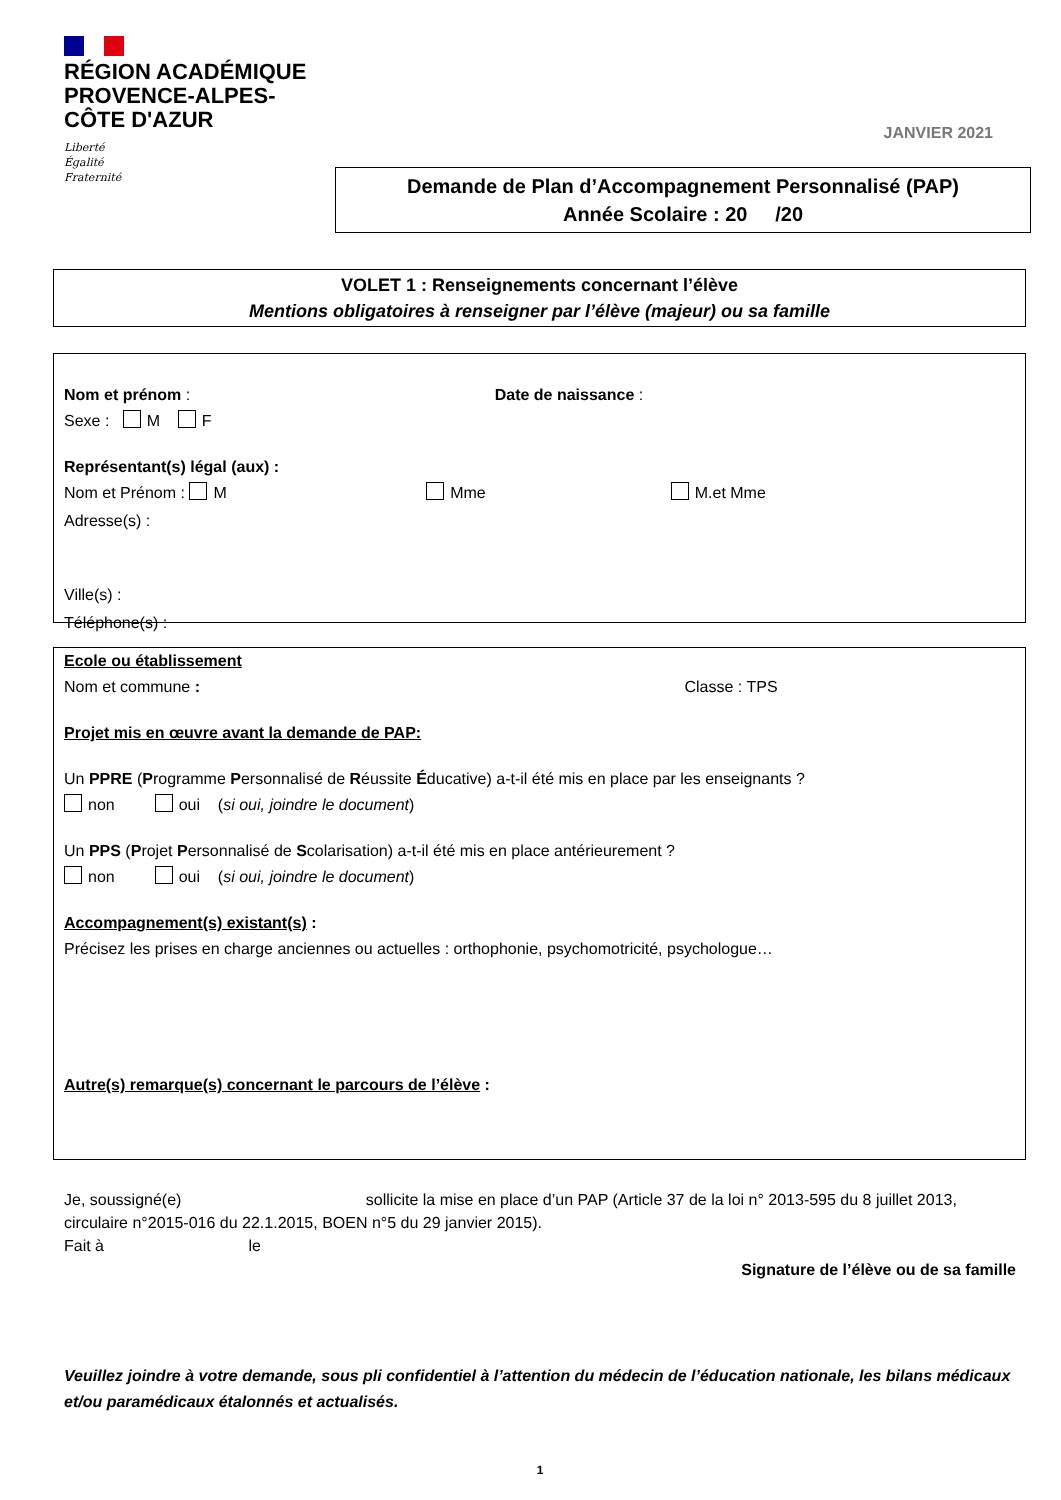RÉGION ACADÉMIQUE
PROVENCE-ALPES-
CÔTE D'AZUR
Liberté
Égalité
Fraternité
JANVIER 2021
Demande de Plan d’Accompagnement Personnalisé (PAP)
Année Scolaire : 20 /20
VOLET 1 : Renseignements concernant l’élève
Mentions obligatoires à renseigner par l’élève (majeur) ou sa famille
Nom et prénom : Date de naissance :
Sexe : M F
Représentant(s) légal (aux) :
Nom et Prénom : M Mme M.et Mme
Adresse(s) :
Ville(s) :
Téléphone(s) :
Ecole ou établissement
Nom et commune : Classe : TPS
Projet mis en œuvre avant la demande de PAP:
Un PPRE (Programme Personnalisé de Réussite Éducative) a-t-il été mis en place par les enseignants ?
non oui (si oui, joindre le document)
Un PPS (Projet Personnalisé de Scolarisation) a-t-il été mis en place antérieurement ?
non oui (si oui, joindre le document)
Accompagnement(s) existant(s) :
Précisez les prises en charge anciennes ou actuelles : orthophonie, psychomotricité, psychologue…
Autre(s) remarque(s) concernant le parcours de l’élève :
Je, soussigné(e) sollicite la mise en place d’un PAP (Article 37 de la loi n° 2013-595 du 8 juillet 2013, circulaire n°2015-016 du 22.1.2015, BOEN n°5 du 29 janvier 2015).
Fait à le
Signature de l’élève ou de sa famille
Veuillez joindre à votre demande, sous pli confidentiel à l’attention du médecin de l’éducation nationale, les bilans médicaux et/ou paramédicaux étalonnés et actualisés.
1